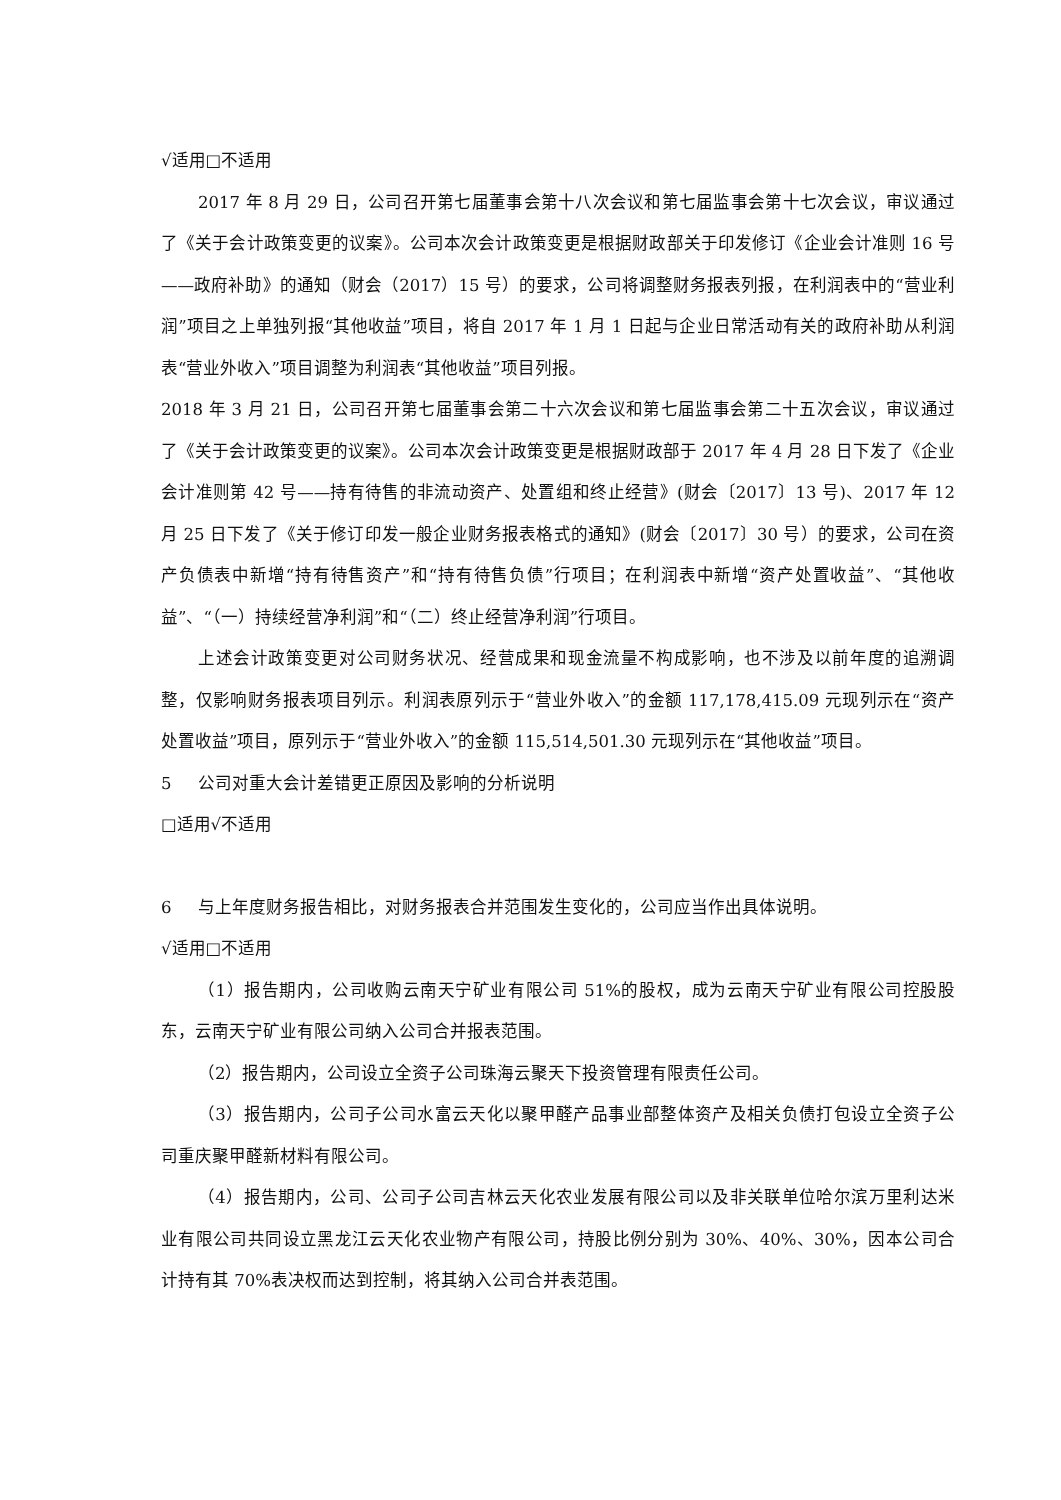√适用□不适用
2017 年 8 月 29 日，公司召开第七届董事会第十八次会议和第七届监事会第十七次会议，审议通过了《关于会计政策变更的议案》。公司本次会计政策变更是根据财政部关于印发修订《企业会计准则 16 号——政府补助》的通知（财会（2017）15 号）的要求，公司将调整财务报表列报，在利润表中的“营业利润”项目之上单独列报“其他收益”项目，将自 2017 年 1 月 1 日起与企业日常活动有关的政府补助从利润表“营业外收入”项目调整为利润表“其他收益”项目列报。
2018 年 3 月 21 日，公司召开第七届董事会第二十六次会议和第七届监事会第二十五次会议，审议通过了《关于会计政策变更的议案》。公司本次会计政策变更是根据财政部于 2017 年 4 月 28 日下发了《企业会计准则第 42 号——持有待售的非流动资产、处置组和终止经营》(财会〔2017〕13 号)、2017 年 12 月 25 日下发了《关于修订印发一般企业财务报表格式的通知》(财会〔2017〕30 号）的要求，公司在资产负债表中新增“持有待售资产”和“持有待售负债”行项目；在利润表中新增“资产处置收益”、“其他收益”、“（一）持续经营净利润”和“（二）终止经营净利润”行项目。
上述会计政策变更对公司财务状况、经营成果和现金流量不构成影响，也不涉及以前年度的追溯调整，仅影响财务报表项目列示。利润表原列示于“营业外收入”的金额 117,178,415.09 元现列示在“资产处置收益”项目，原列示于“营业外收入”的金额 115,514,501.30 元现列示在“其他收益”项目。
5 公司对重大会计差错更正原因及影响的分析说明
□适用√不适用
6 与上年度财务报告相比，对财务报表合并范围发生变化的，公司应当作出具体说明。
√适用□不适用
（1）报告期内，公司收购云南天宁矿业有限公司 51%的股权，成为云南天宁矿业有限公司控股股东，云南天宁矿业有限公司纳入公司合并报表范围。
（2）报告期内，公司设立全资子公司珠海云聚天下投资管理有限责任公司。
（3）报告期内，公司子公司水富云天化以聚甲醛产品事业部整体资产及相关负债打包设立全资子公司重庆聚甲醛新材料有限公司。
（4）报告期内，公司、公司子公司吉林云天化农业发展有限公司以及非关联单位哈尔滨万里利达米业有限公司共同设立黑龙江云天化农业物产有限公司，持股比例分别为 30%、40%、30%，因本公司合计持有其 70%表决权而达到控制，将其纳入公司合并表范围。